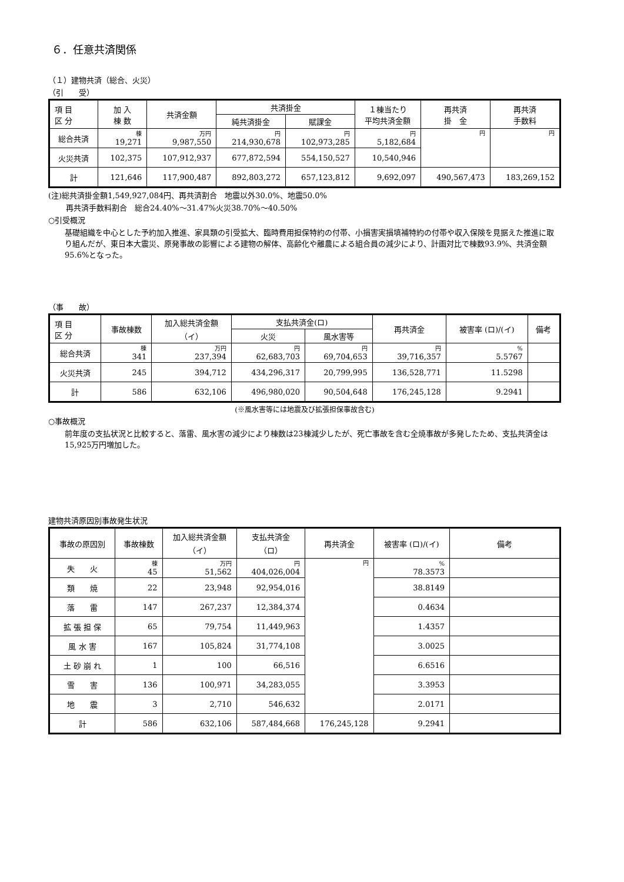６．任意共済関係
（１）建物共済（総合、火災）
（引　　受）
| 項 目 区 分 | 加 入 棟 数 | 共済金額 | 共済掛金 | | １棟当たり 平均共済金額 | 再共済 掛 金 | 再共済 手数料 |
| --- | --- | --- | --- | --- | --- | --- | --- |
| | | | 純共済掛金 | 賦課金 | | | |
| 総合共済 | 棟 19,271 | 万円 9,987,550 | 円 214,930,678 | 円 102,973,285 | 円 5,182,684 | 円 | 円 |
| 火災共済 | 102,375 | 107,912,937 | 677,872,594 | 554,150,527 | 10,540,946 | | |
| 計 | 121,646 | 117,900,487 | 892,803,272 | 657,123,812 | 9,692,097 | 490,567,473 | 183,269,152 |
(注)総共済掛金額1,549,927,084円、再共済割合　地震以外30.0%、地震50.0%
再共済手数料割合　総合24.40%～31.47%火災38.70%～40.50%
○引受概況
基礎組織を中心とした予約加入推進、家具類の引受拡大、臨時費用担保特約の付帯、小損害実損填補特約の付帯や収入保険を見据えた推進に取り組んだが、東日本大震災、原発事故の影響による建物の解体、高齢化や離農による組合員の減少により、計画対比で棟数93.9%、共済金額95.6%となった。
（事　　故）
| 項 目 区 分 | 事故棟数 | 加入総共済金額 （イ） | 支払共済金(ロ) | | 再共済金 | 被害率 (ロ)/(イ) | 備考 |
| --- | --- | --- | --- | --- | --- | --- | --- |
| | | | 火災 | 風水害等 | | | |
| 総合共済 | 棟 341 | 万円 237,394 | 円 62,683,703 | 円 69,704,653 | 円 39,716,357 | % 5.5767 | |
| 火災共済 | 245 | 394,712 | 434,296,317 | 20,799,995 | 136,528,771 | 11.5298 | |
| 計 | 586 | 632,106 | 496,980,020 | 90,504,648 | 176,245,128 | 9.2941 | |
(※風水害等には地震及び拡張担保事故含む)
○事故概況
前年度の支払状況と比較すると、落雷、風水害の減少により棟数は23棟減少したが、死亡事故を含む全焼事故が多発したため、支払共済金は15,925万円増加した。
建物共済原因別事故発生状況
| 事故の原因別 | 事故棟数 | 加入総共済金額 （イ） | 支払共済金 （ロ） | 再共済金 | 被害率 (ロ)/(イ) | 備考 |
| --- | --- | --- | --- | --- | --- | --- |
| 失 火 | 棟 45 | 万円 51,562 | 円 404,026,004 | 円 | % 78.3573 | |
| 類 焼 | 22 | 23,948 | 92,954,016 | | 38.8149 | |
| 落 雷 | 147 | 267,237 | 12,384,374 | | 0.4634 | |
| 拡 張 担 保 | 65 | 79,754 | 11,449,963 | | 1.4357 | |
| 風 水 害 | 167 | 105,824 | 31,774,108 | | 3.0025 | |
| 土 砂 崩 れ | 1 | 100 | 66,516 | | 6.6516 | |
| 雪 害 | 136 | 100,971 | 34,283,055 | | 3.3953 | |
| 地 震 | 3 | 2,710 | 546,632 | | 2.0171 | |
| 計 | 586 | 632,106 | 587,484,668 | 176,245,128 | 9.2941 | |